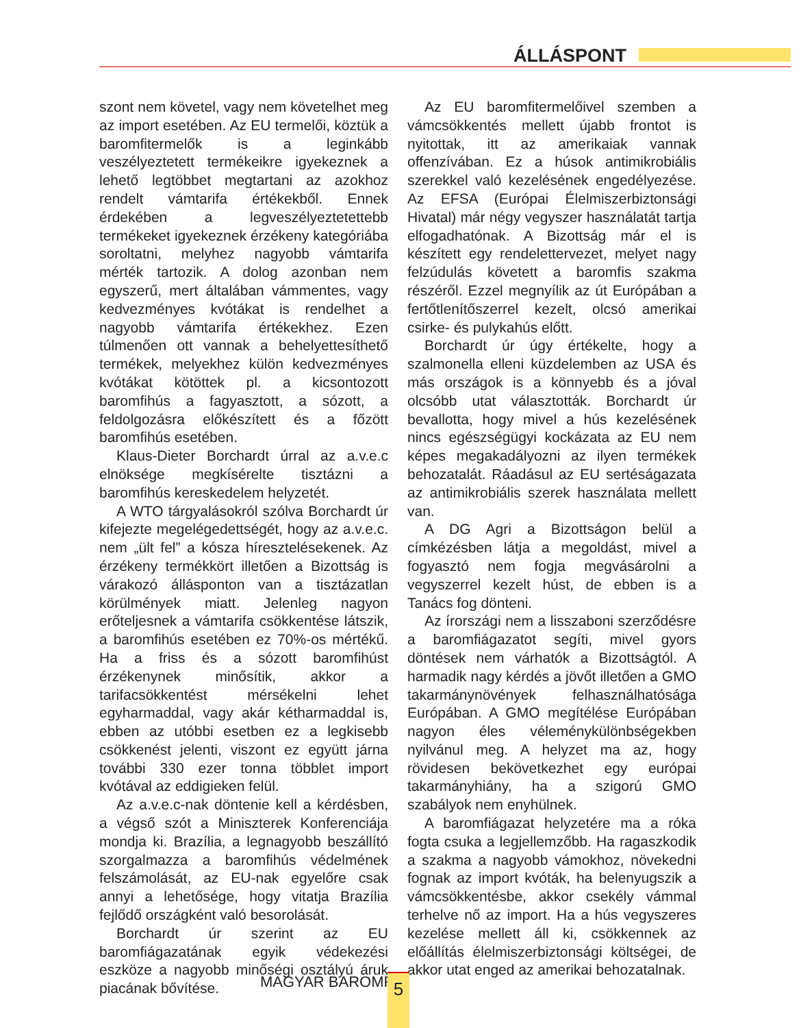ÁLLÁSPONT
szont nem követel, vagy nem követelhet meg az import esetében. Az EU termelői, köztük a baromfitermelők is a leginkább veszélyeztetett termékeikre igyekeznek a lehető legtöbbet megtartani az azokhoz rendelt vámtarifa értékekből. Ennek érdekében a legveszélyeztetettebb termékeket igyekeznek érzékeny kategóriába soroltatni, melyhez nagyobb vámtarifa mérték tartozik. A dolog azonban nem egyszerű, mert általában vámmentes, vagy kedvezményes kvótákat is rendelhet a nagyobb vámtarifa értékekhez. Ezen túlmenően ott vannak a behelyettesíthető termékek, melyekhez külön kedvezményes kvótákat kötöttek pl. a kicsontozott baromfihús a fagyasztott, a sózott, a feldolgozásra előkészített és a főzött baromfihús esetében.
Klaus-Dieter Borchardt úrral az a.v.e.c elnöksége megkísérelte tisztázni a baromfihús kereskedelem helyzetét.
A WTO tárgyalásokról szólva Borchardt úr kifejezte megelégedettségét, hogy az a.v.e.c. nem „ült fel” a kósza híresztelésekenek. Az érzékeny termékkört illetően a Bizottság is várakozó állásponton van a tisztázatlan körülmények miatt. Jelenleg nagyon erőteljesnek a vámtarifa csökkentése látszik, a baromfihús esetében ez 70%-os mértékű. Ha a friss és a sózott baromfihúst érzékenynek minősítik, akkor a tarifacsökkentést mérsékelni lehet egyharmaddal, vagy akár kétharmaddal is, ebben az utóbbi esetben ez a legkisebb csökkenést jelenti, viszont ez együtt járna további 330 ezer tonna többlet import kvótával az eddigieken felül.
Az a.v.e.c-nak döntenie kell a kérdésben, a végső szót a Miniszterek Konferenciája mondja ki. Brazília, a legnagyobb beszállító szorgalmazza a baromfihús védelmének felszámolását, az EU-nak egyelőre csak annyi a lehetősége, hogy vitatja Brazília fejlődő országként való besorolását.
Borchardt úr szerint az EU baromfiágazatának egyik védekezési eszköze a nagyobb minőségi osztályú áruk piacának bővítése.
Az EU baromfitermelőivel szemben a vámcsökkentés mellett újabb frontot is nyitottak, itt az amerikaiak vannak offenzívában. Ez a húsok antimikrobiális szerekkel való kezelésének engedélyezése. Az EFSA (Európai Élelmiszerbiztonsági Hivatal) már négy vegyszer használatát tartja elfogadhatónak. A Bizottság már el is készített egy rendelettervezet, melyet nagy felzúdulás követett a baromfis szakma részéről. Ezzel megnyílik az út Európában a fertőtlenítőszerrel kezelt, olcsó amerikai csirke- és pulykahús előtt.
Borchardt úr úgy értékelte, hogy a szalmonella elleni küzdelemben az USA és más országok is a könnyebb és a jóval olcsóbb utat választották. Borchardt úr bevallotta, hogy mivel a hús kezelésének nincs egészségügyi kockázata az EU nem képes megakadályozni az ilyen termékek behozatalát. Ráadásul az EU sertéságazata az antimikrobiális szerek használata mellett van.
A DG Agri a Bizottságon belül a címkézésben látja a megoldást, mivel a fogyasztó nem fogja megvásárolni a vegyszerrel kezelt húst, de ebben is a Tanács fog dönteni.
Az írországi nem a lisszaboni szerződésre a baromfiágazatot segíti, mivel gyors döntések nem várhatók a Bizottságtól. A harmadik nagy kérdés a jövőt illetően a GMO takarmánynövények felhasználhatósága Európában. A GMO megítélése Európában nagyon éles véleménykülönbségekben nyilvánul meg. A helyzet ma az, hogy rövidesen bekövetkezhet egy európai takarmányhiány, ha a szigorú GMO szabályok nem enyhülnek.
A baromfiágazat helyzetére ma a róka fogta csuka a legjellemzőbb. Ha ragaszkodik a szakma a nagyobb vámokhoz, növekedni fognak az import kvóták, ha belenyugszik a vámcsökkentésbe, akkor csekély vámmal terhelve nő az import. Ha a hús vegyszeres kezelése mellett áll ki, csökkennek az előállítás élelmiszerbiztonsági költségei, de akkor utat enged az amerikai behozatalnak.
MAGYAR BAROMFI 5